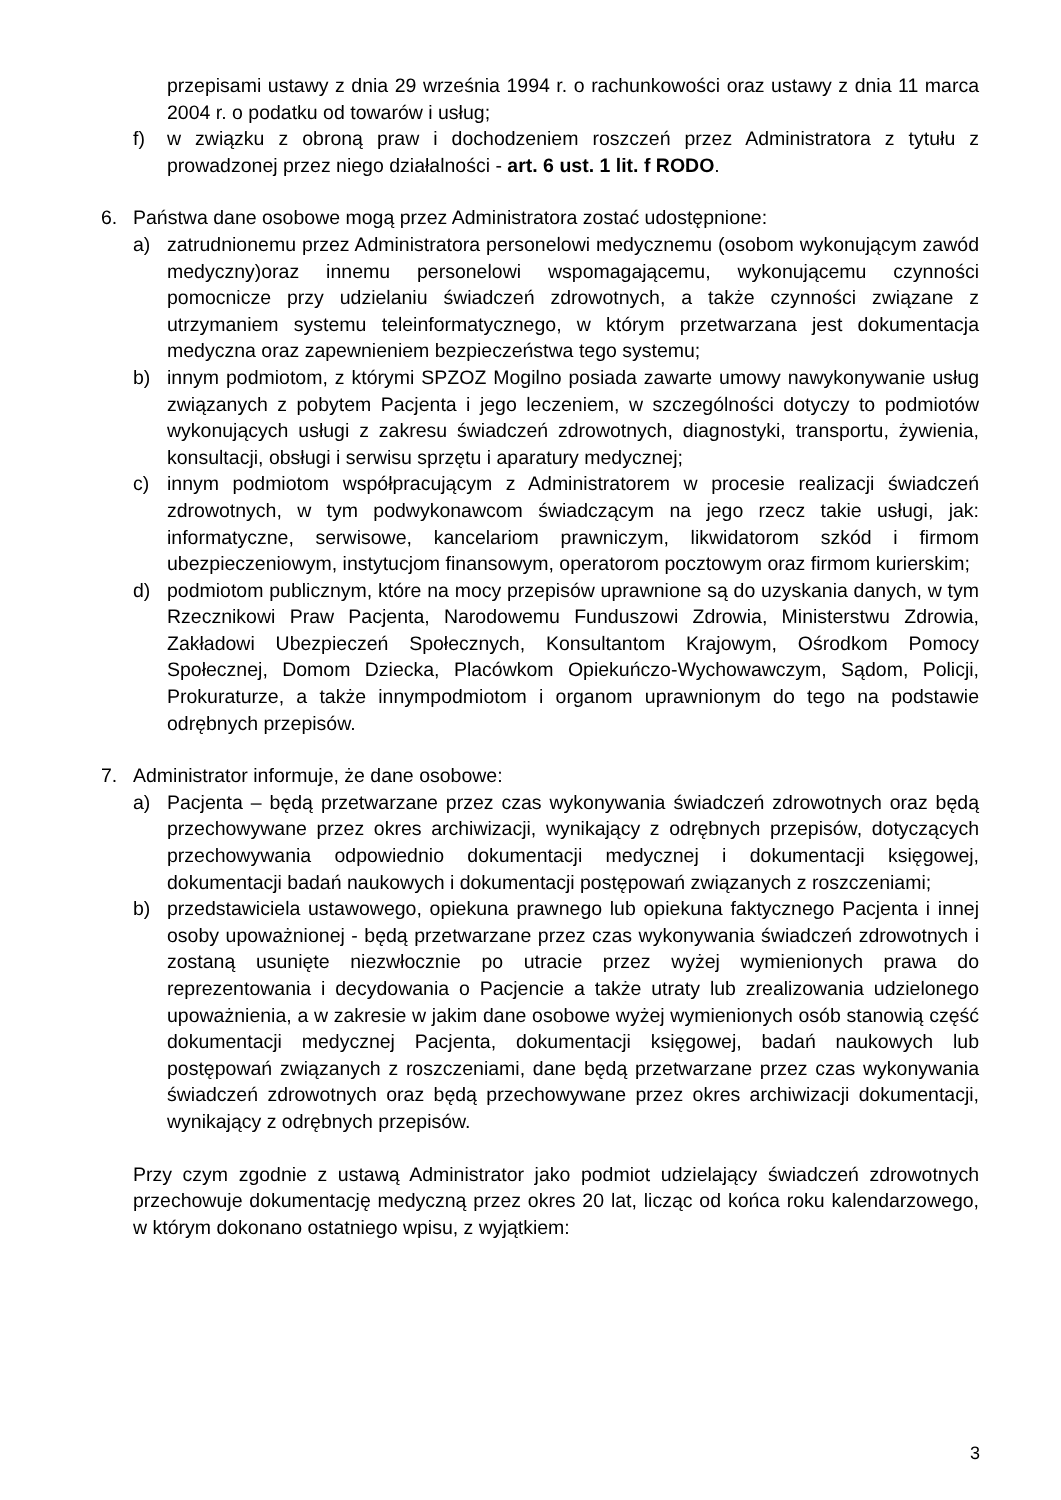przepisami ustawy z dnia 29 września 1994 r. o rachunkowości oraz ustawy z dnia 11 marca 2004 r. o podatku od towarów i usług;
f) w związku z obroną praw i dochodzeniem roszczeń przez Administratora z tytułu z prowadzonej przez niego działalności - art. 6 ust. 1 lit. f RODO.
6. Państwa dane osobowe mogą przez Administratora zostać udostępnione:
a) zatrudnionemu przez Administratora personelowi medycznemu (osobom wykonującym zawód medyczny)oraz innemu personelowi wspomagającemu, wykonującemu czynności pomocnicze przy udzielaniu świadczeń zdrowotnych, a także czynności związane z utrzymaniem systemu teleinformatycznego, w którym przetwarzana jest dokumentacja medyczna oraz zapewnieniem bezpieczeństwa tego systemu;
b) innym podmiotom, z którymi SPZOZ Mogilno posiada zawarte umowy nawykonywanie usług związanych z pobytem Pacjenta i jego leczeniem, w szczególności dotyczy to podmiotów wykonujących usługi z zakresu świadczeń zdrowotnych, diagnostyki, transportu, żywienia, konsultacji, obsługi i serwisu sprzętu i aparatury medycznej;
c) innym podmiotom współpracującym z Administratorem w procesie realizacji świadczeń zdrowotnych, w tym podwykonawcom świadczącym na jego rzecz takie usługi, jak: informatyczne, serwisowe, kancelariom prawniczym, likwidatorom szkód i firmom ubezpieczeniowym, instytucjom finansowym, operatorom pocztowym oraz firmom kurierskim;
d) podmiotom publicznym, które na mocy przepisów uprawnione są do uzyskania danych, w tym Rzecznikowi Praw Pacjenta, Narodowemu Funduszowi Zdrowia, Ministerstwu Zdrowia, Zakładowi Ubezpieczeń Społecznych, Konsultantom Krajowym, Ośrodkom Pomocy Społecznej, Domom Dziecka, Placówkom Opiekuńczo-Wychowawczym, Sądom, Policji, Prokuraturze, a także innympodmiotom i organom uprawnionym do tego na podstawie odrębnych przepisów.
7. Administrator informuje, że dane osobowe:
a) Pacjenta – będą przetwarzane przez czas wykonywania świadczeń zdrowotnych oraz będą przechowywane przez okres archiwizacji, wynikający z odrębnych przepisów, dotyczących przechowywania odpowiednio dokumentacji medycznej i dokumentacji księgowej, dokumentacji badań naukowych i dokumentacji postępowań związanych z roszczeniami;
b) przedstawiciela ustawowego, opiekuna prawnego lub opiekuna faktycznego Pacjenta i innej osoby upoważnionej - będą przetwarzane przez czas wykonywania świadczeń zdrowotnych i zostaną usunięte niezwłocznie po utracie przez wyżej wymienionych prawa do reprezentowania i decydowania o Pacjencie a także utraty lub zrealizowania udzielonego upoważnienia, a w zakresie w jakim dane osobowe wyżej wymienionych osób stanowią część dokumentacji medycznej Pacjenta, dokumentacji księgowej, badań naukowych lub postępowań związanych z roszczeniami, dane będą przetwarzane przez czas wykonywania świadczeń zdrowotnych oraz będą przechowywane przez okres archiwizacji dokumentacji, wynikający z odrębnych przepisów.
Przy czym zgodnie z ustawą Administrator jako podmiot udzielający świadczeń zdrowotnych przechowuje dokumentację medyczną przez okres 20 lat, licząc od końca roku kalendarzowego, w którym dokonano ostatniego wpisu, z wyjątkiem:
3